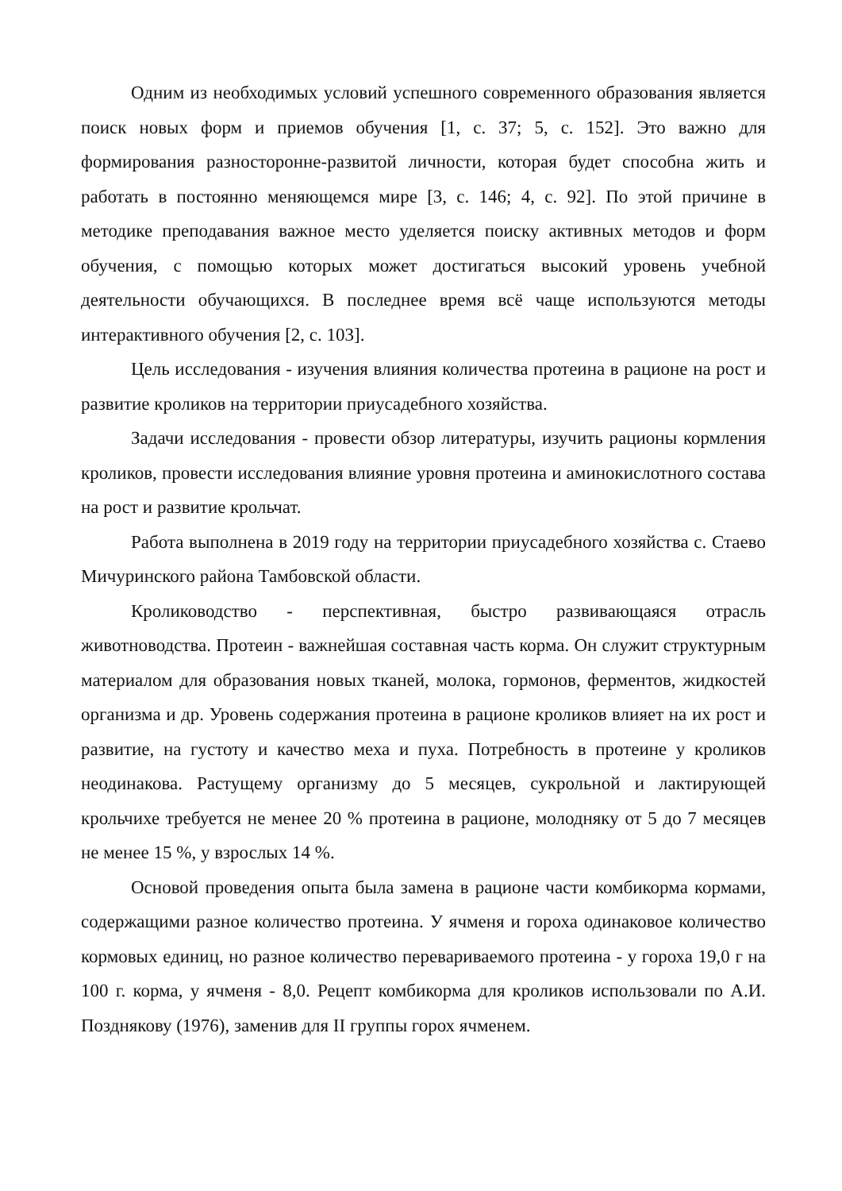Одним из необходимых условий успешного современного образования является поиск новых форм и приемов обучения [1, с. 37; 5, с. 152]. Это важно для формирования разносторонне-развитой личности, которая будет способна жить и работать в постоянно меняющемся мире [3, с. 146; 4, с. 92]. По этой причине в методике преподавания важное место уделяется поиску активных методов и форм обучения, с помощью которых может достигаться высокий уровень учебной деятельности обучающихся. В последнее время всё чаще используются методы интерактивного обучения [2, с. 103].
Цель исследования - изучения влияния количества протеина в рационе на рост и развитие кроликов на территории приусадебного хозяйства.
Задачи исследования - провести обзор литературы, изучить рационы кормления кроликов, провести исследования влияние уровня протеина и аминокислотного состава на рост и развитие крольчат.
Работа выполнена в 2019 году на территории приусадебного хозяйства с. Стаево Мичуринского района Тамбовской области.
Кролиководство - перспективная, быстро развивающаяся отрасль животноводства. Протеин - важнейшая составная часть корма. Он служит структурным материалом для образования новых тканей, молока, гормонов, ферментов, жидкостей организма и др. Уровень содержания протеина в рационе кроликов влияет на их рост и развитие, на густоту и качество меха и пуха. Потребность в протеине у кроликов неодинакова. Растущему организму до 5 месяцев, сукрольной и лактирующей крольчихе требуется не менее 20 % протеина в рационе, молодняку от 5 до 7 месяцев не менее 15 %, у взрослых 14 %.
Основой проведения опыта была замена в рационе части комбикорма кормами, содержащими разное количество протеина. У ячменя и гороха одинаковое количество кормовых единиц, но разное количество перевариваемого протеина - у гороха 19,0 г на 100 г. корма, у ячменя - 8,0. Рецепт комбикорма для кроликов использовали по А.И. Позднякову (1976), заменив для II группы горох ячменем.